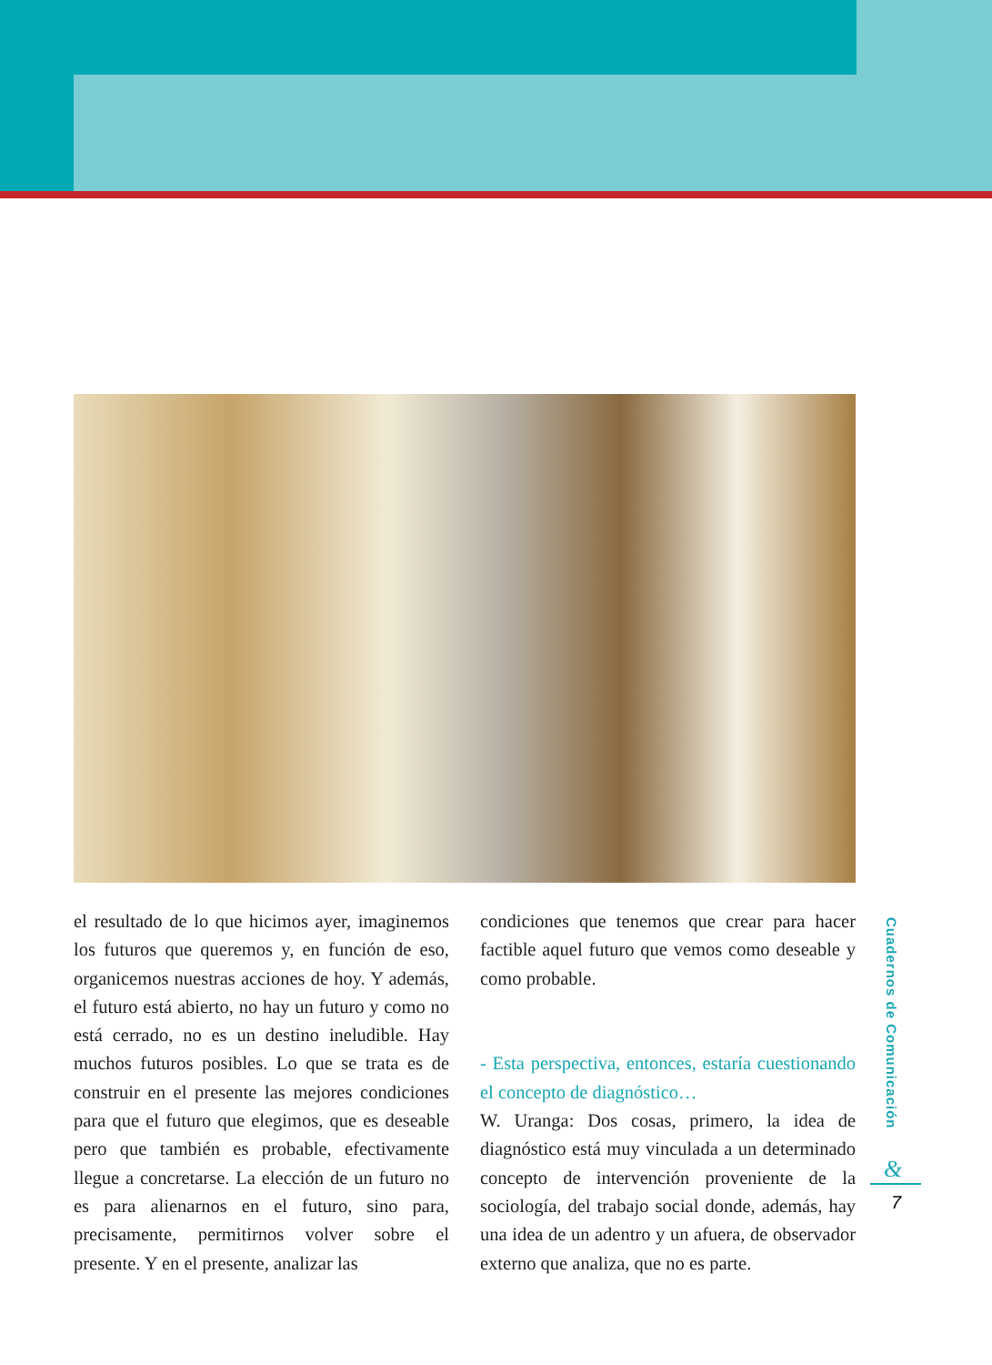el resultado de lo que hicimos ayer, imaginemos los futuros que queremos y, en función de eso, organicemos nuestras acciones de hoy. Y además, el futuro está abierto, no hay un futuro y como no está cerrado, no es un destino ineludible. Hay muchos futuros posibles. Lo que se trata es de construir en el presente las mejores condiciones para que el futuro que elegimos, que es deseable pero que también es probable, efectivamente llegue a concretarse. La elección de un futuro no es para alienarnos en el futuro, sino para, precisamente, permitirnos volver sobre el presente. Y en el presente, analizar las
condiciones que tenemos que crear para hacer factible aquel futuro que vemos como deseable y como probable.
- Esta perspectiva, entonces, estaría cuestionando el concepto de diagnóstico…
W. Uranga: Dos cosas, primero, la idea de diagnóstico está muy vinculada a un determinado concepto de intervención proveniente de la sociología, del trabajo social donde, además, hay una idea de un adentro y un afuera, de observador externo que analiza, que no es parte.
Cuadernos de Comunicación
&
7